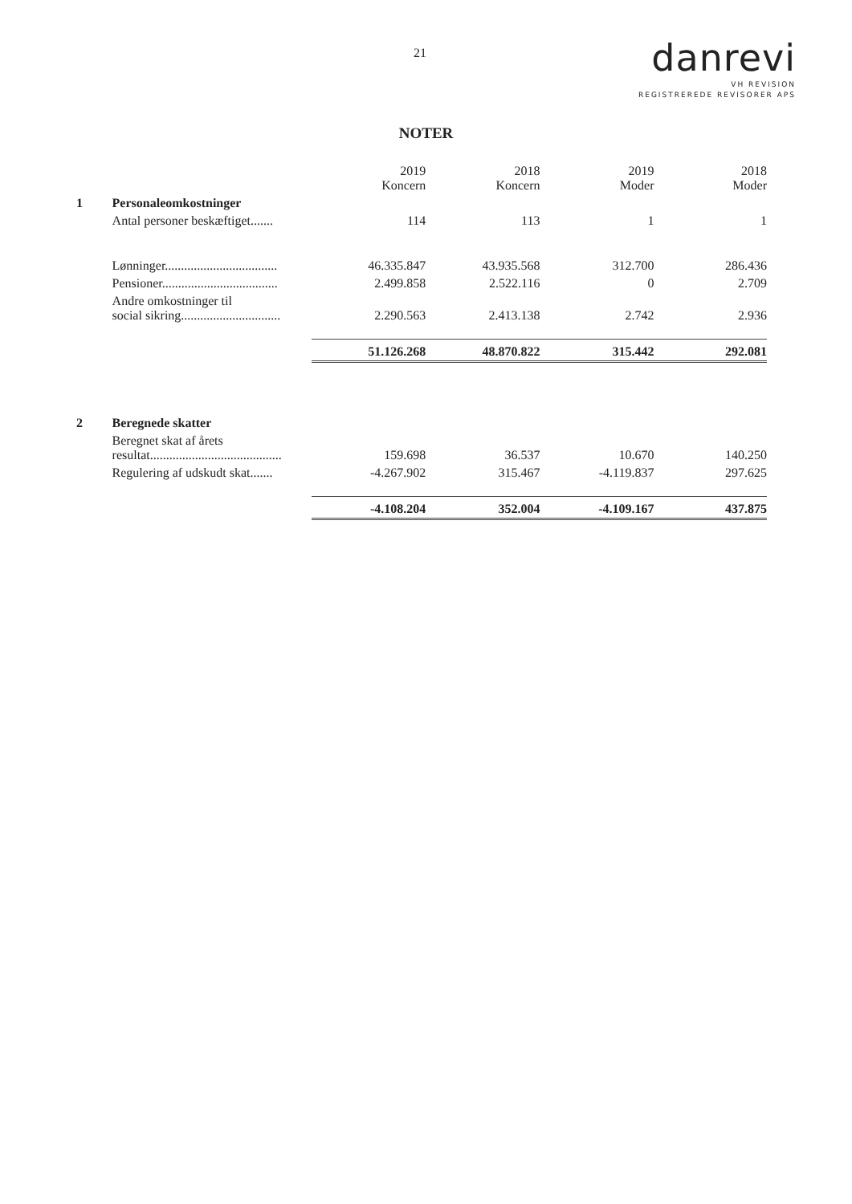21
danrevi
VH REVISION
REGISTREREDE REVISORER APS
NOTER
| | | 2019 Koncern | 2018 Koncern | 2019 Moder | 2018 Moder |
| --- | --- | --- | --- | --- | --- |
| 1 | Personaleomkostninger | | | | |
| | Antal personer beskæftiget....... | 114 | 113 | 1 | 1 |
| | Lønninger................................... | 46.335.847 | 43.935.568 | 312.700 | 286.436 |
| | Pensioner.................................... | 2.499.858 | 2.522.116 | 0 | 2.709 |
| | Andre omkostninger til social sikring............................... | 2.290.563 | 2.413.138 | 2.742 | 2.936 |
| | | 51.126.268 | 48.870.822 | 315.442 | 292.081 |
| 2 | Beregnede skatter | | | | |
| | Beregnet skat af årets resultat......................................... | 159.698 | 36.537 | 10.670 | 140.250 |
| | Regulering af udskudt skat....... | -4.267.902 | 315.467 | -4.119.837 | 297.625 |
| | | -4.108.204 | 352.004 | -4.109.167 | 437.875 |